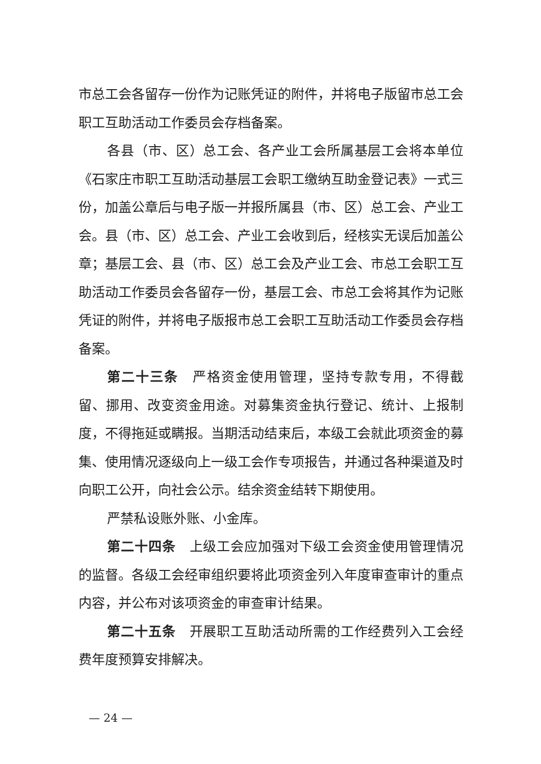市总工会各留存一份作为记账凭证的附件，并将电子版留市总工会职工互助活动工作委员会存档备案。
各县（市、区）总工会、各产业工会所属基层工会将本单位《石家庄市职工互助活动基层工会职工缴纳互助金登记表》一式三份，加盖公章后与电子版一并报所属县（市、区）总工会、产业工会。县（市、区）总工会、产业工会收到后，经核实无误后加盖公章；基层工会、县（市、区）总工会及产业工会、市总工会职工互助活动工作委员会各留存一份，基层工会、市总工会将其作为记账凭证的附件，并将电子版报市总工会职工互助活动工作委员会存档备案。
第二十三条　严格资金使用管理，坚持专款专用，不得截留、挪用、改变资金用途。对募集资金执行登记、统计、上报制度，不得拖延或瞒报。当期活动结束后，本级工会就此项资金的募集、使用情况逐级向上一级工会作专项报告，并通过各种渠道及时向职工公开，向社会公示。结余资金结转下期使用。
严禁私设账外账、小金库。
第二十四条　上级工会应加强对下级工会资金使用管理情况的监督。各级工会经审组织要将此项资金列入年度审查审计的重点内容，并公布对该项资金的审查审计结果。
第二十五条　开展职工互助活动所需的工作经费列入工会经费年度预算安排解决。
— 24 —